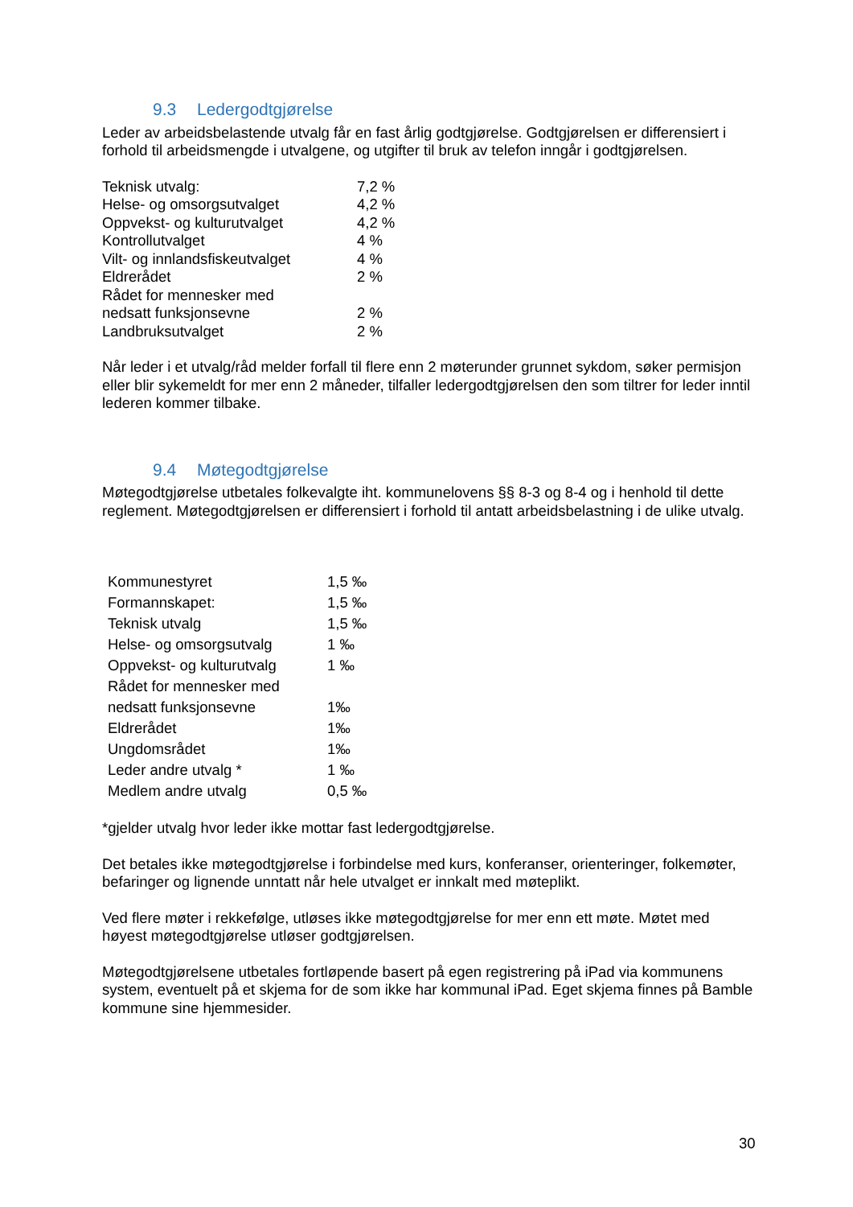9.3 Ledergodtgjørelse
Leder av arbeidsbelastende utvalg får en fast årlig godtgjørelse. Godtgjørelsen er differensiert i forhold til arbeidsmengde i utvalgene, og utgifter til bruk av telefon inngår i godtgjørelsen.
| Teknisk utvalg: | 7,2 % |
| Helse- og omsorgsutvalget | 4,2 % |
| Oppvekst- og kulturutvalget | 4,2 % |
| Kontrollutvalget | 4 % |
| Vilt- og innlandsfiskeutvalget | 4 % |
| Eldrerådet | 2 % |
| Rådet for mennesker med nedsatt funksjonsevne | 2 % |
| Landbruksutvalget | 2 % |
Når leder i et utvalg/råd melder forfall til flere enn 2 møterunder grunnet sykdom, søker permisjon eller blir sykemeldt for mer enn 2 måneder, tilfaller ledergodtgjørelsen den som tiltrer for leder inntil lederen kommer tilbake.
9.4 Møtegodtgjørelse
Møtegodtgjørelse utbetales folkevalgte iht. kommunelovens §§ 8-3 og 8-4 og i henhold til dette reglement. Møtegodtgjørelsen er differensiert i forhold til antatt arbeidsbelastning i de ulike utvalg.
| Kommunestyret | 1,5 ‰ |
| Formannskapet: | 1,5 ‰ |
| Teknisk utvalg | 1,5 ‰ |
| Helse- og omsorgsutvalg | 1 ‰ |
| Oppvekst- og kulturutvalg | 1 ‰ |
| Rådet for mennesker med nedsatt funksjonsevne | 1‰ |
| Eldrerådet | 1‰ |
| Ungdomsrådet | 1‰ |
| Leder andre utvalg * | 1 ‰ |
| Medlem andre utvalg | 0,5 ‰ |
*gjelder utvalg hvor leder ikke mottar fast ledergodtgjørelse.
Det betales ikke møtegodtgjørelse i forbindelse med kurs, konferanser, orienteringer, folkemøter, befaringer og lignende unntatt når hele utvalget er innkalt med møteplikt.
Ved flere møter i rekkefølge, utløses ikke møtegodtgjørelse for mer enn ett møte. Møtet med høyest møtegodtgjørelse utløser godtgjørelsen.
Møtegodtgjørelsene utbetales fortløpende basert på egen registrering på iPad via kommunens system, eventuelt på et skjema for de som ikke har kommunal iPad. Eget skjema finnes på Bamble kommune sine hjemmesider.
30